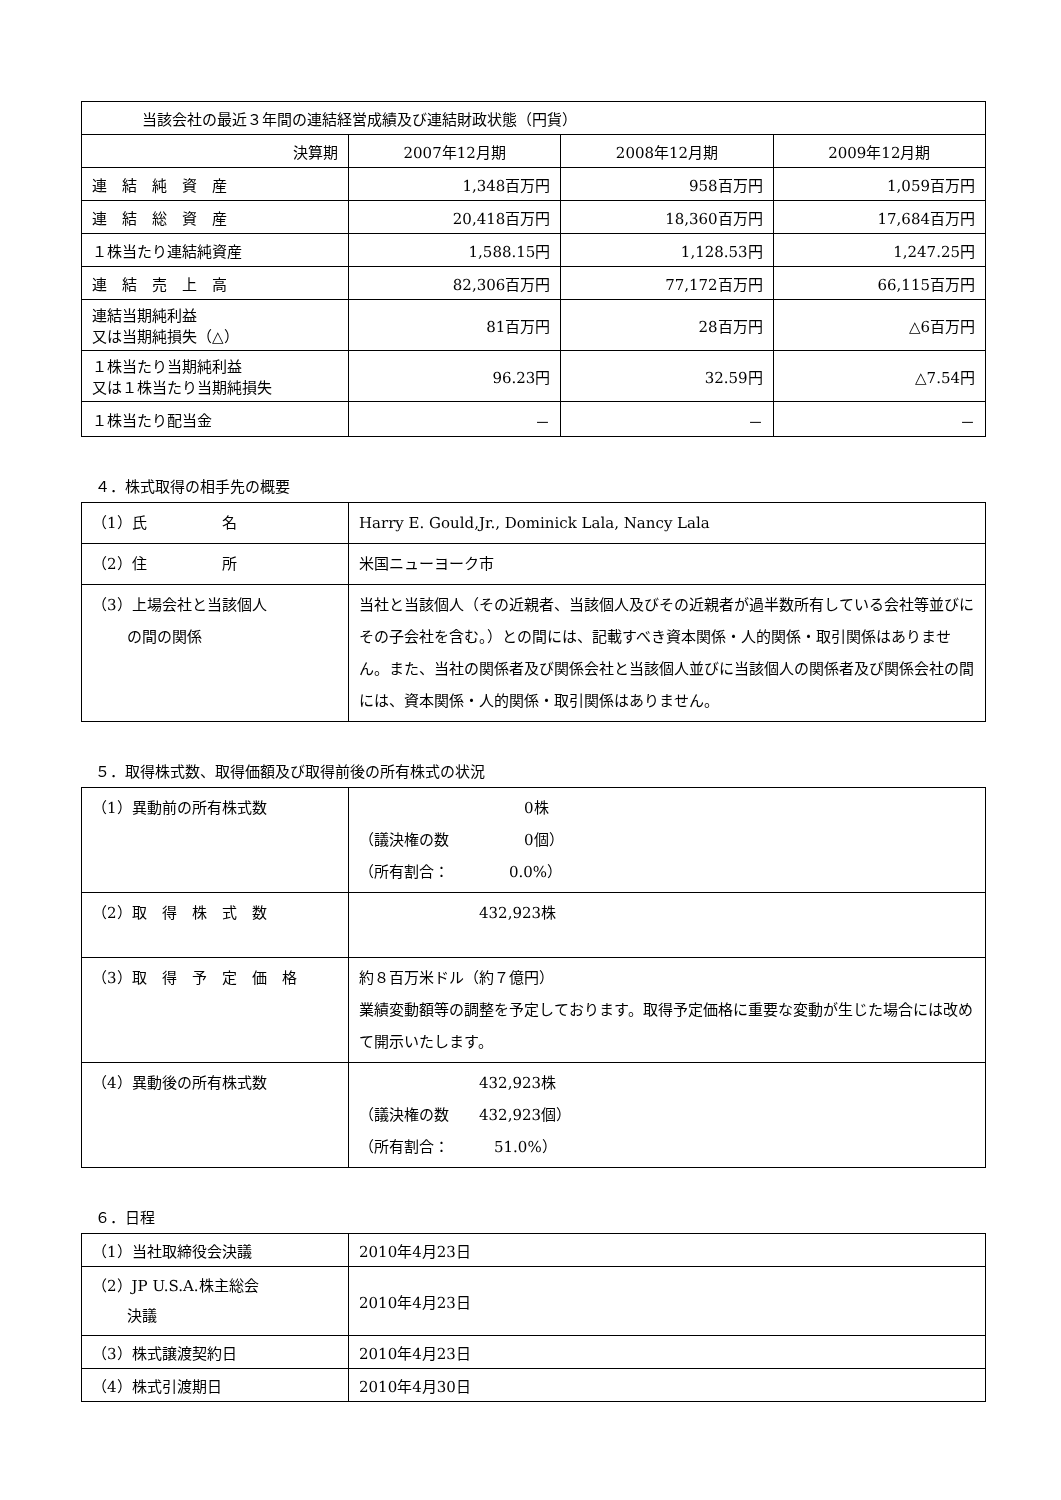| 当該会社の最近３年間の連結経営成績及び連結財政状態（円貨） | | | |
| 決算期 | 2007年12月期 | 2008年12月期 | 2009年12月期 |
| 連 結 純 資 産 | 1,348百万円 | 958百万円 | 1,059百万円 |
| 連 結 総 資 産 | 20,418百万円 | 18,360百万円 | 17,684百万円 |
| １株当たり連結純資産 | 1,588.15円 | 1,128.53円 | 1,247.25円 |
| 連 結 売 上 高 | 82,306百万円 | 77,172百万円 | 66,115百万円 |
| 連結当期純利益 又は当期純損失（△） | 81百万円 | 28百万円 | △6百万円 |
| １株当たり当期純利益 又は１株当たり当期純損失 | 96.23円 | 32.59円 | △7.54円 |
| １株当たり配当金 | － | － | － |
４．株式取得の相手先の概要
| （1）氏 名 | Harry E. Gould,Jr., Dominick Lala, Nancy Lala |
| （2）住 所 | 米国ニューヨーク市 |
| （3）上場会社と当該個人 の間の関係 | 当社と当該個人（その近親者、当該個人及びその近親者が過半数所有している会社等並びにその子会社を含む。）との間には、記載すべき資本関係・人的関係・取引関係はありません。また、当社の関係者及び関係会社と当該個人並びに当該個人の関係者及び関係会社の間には、資本関係・人的関係・取引関係はありません。 |
５．取得株式数、取得価額及び取得前後の所有株式の状況
| （1）異動前の所有株式数 | 0株 （議決権の数 0個） （所有割合： 0.0%） |
| （2）取 得 株 式 数 | 432,923株 |
| （3）取 得 予 定 価 格 | 約８百万米ドル（約７億円） 業績変動額等の調整を予定しております。取得予定価格に重要な変動が生じた場合には改めて開示いたします。 |
| （4）異動後の所有株式数 | 432,923株 （議決権の数 432,923個） （所有割合： 51.0%） |
６．日程
| （1）当社取締役会決議 | 2010年4月23日 |
| （2）JP U.S.A.株主総会 決議 | 2010年4月23日 |
| （3）株式譲渡契約日 | 2010年4月23日 |
| （4）株式引渡期日 | 2010年4月30日 |